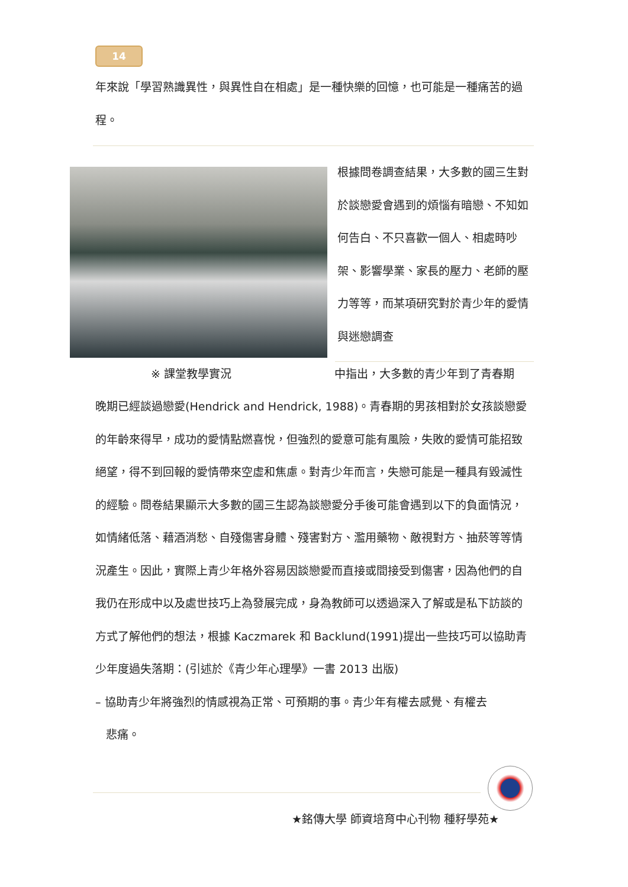14
年來說「學習熟識異性，與異性自在相處」是一種快樂的回憶，也可能是一種痛苦的過程。
根據問卷調查結果，大多數的國三生對於談戀愛會遇到的煩惱有暗戀、不知如何告白、不只喜歡一個人、相處時吵架、影響學業、家長的壓力、老師的壓力等等，而某項研究對於青少年的愛情與迷戀調查
※ 課堂教學實況 中指出，大多數的青少年到了青春期
晚期已經談過戀愛(Hendrick and Hendrick, 1988)。青春期的男孩相對於女孩談戀愛的年齡來得早，成功的愛情點燃喜悅，但強烈的愛意可能有風險，失敗的愛情可能招致絕望，得不到回報的愛情帶來空虛和焦慮。對青少年而言，失戀可能是一種具有毀滅性的經驗。問卷結果顯示大多數的國三生認為談戀愛分手後可能會遇到以下的負面情況，如情緒低落、藉酒消愁、自殘傷害身體、殘害對方、濫用藥物、敵視對方、抽菸等等情況產生。因此，實際上青少年格外容易因談戀愛而直接或間接受到傷害，因為他們的自我仍在形成中以及處世技巧上為發展完成，身為教師可以透過深入了解或是私下訪談的方式了解他們的想法，根據 Kaczmarek 和 Backlund(1991)提出一些技巧可以協助青少年度過失落期：(引述於《青少年心理學》一書 2013 出版)
– 協助青少年將強烈的情感視為正常、可預期的事。青少年有權去感覺、有權去
悲痛。
★銘傳大學 師資培育中心刊物 種籽學苑★